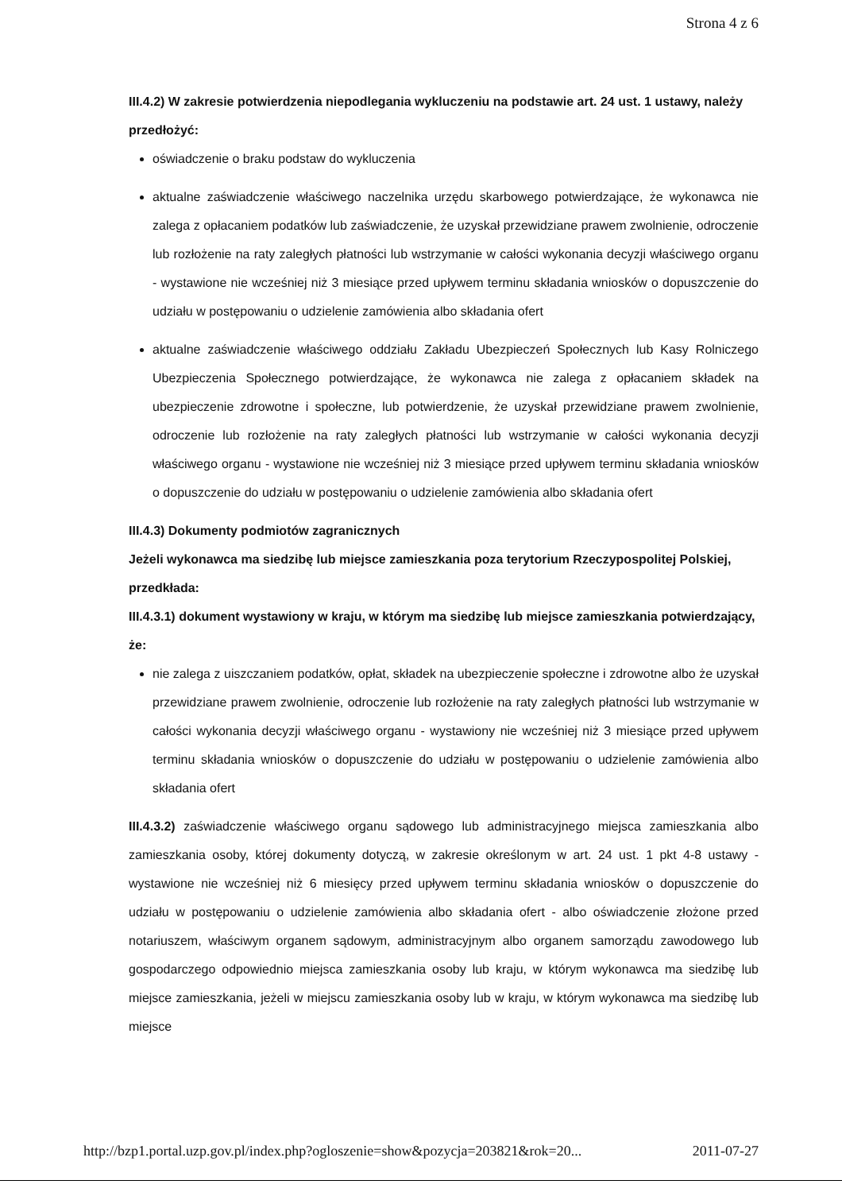Strona 4 z 6
III.4.2) W zakresie potwierdzenia niepodlegania wykluczeniu na podstawie art. 24 ust. 1 ustawy, należy przedłożyć:
oświadczenie o braku podstaw do wykluczenia
aktualne zaświadczenie właściwego naczelnika urzędu skarbowego potwierdzające, że wykonawca nie zalega z opłacaniem podatków lub zaświadczenie, że uzyskał przewidziane prawem zwolnienie, odroczenie lub rozłożenie na raty zaległych płatności lub wstrzymanie w całości wykonania decyzji właściwego organu - wystawione nie wcześniej niż 3 miesiące przed upływem terminu składania wniosków o dopuszczenie do udziału w postępowaniu o udzielenie zamówienia albo składania ofert
aktualne zaświadczenie właściwego oddziału Zakładu Ubezpieczeń Społecznych lub Kasy Rolniczego Ubezpieczenia Społecznego potwierdzające, że wykonawca nie zalega z opłacaniem składek na ubezpieczenie zdrowotne i społeczne, lub potwierdzenie, że uzyskał przewidziane prawem zwolnienie, odroczenie lub rozłożenie na raty zaległych płatności lub wstrzymanie w całości wykonania decyzji właściwego organu - wystawione nie wcześniej niż 3 miesiące przed upływem terminu składania wniosków o dopuszczenie do udziału w postępowaniu o udzielenie zamówienia albo składania ofert
III.4.3) Dokumenty podmiotów zagranicznych
Jeżeli wykonawca ma siedzibę lub miejsce zamieszkania poza terytorium Rzeczypospolitej Polskiej, przedkłada:
III.4.3.1) dokument wystawiony w kraju, w którym ma siedzibę lub miejsce zamieszkania potwierdzający, że:
nie zalega z uiszczaniem podatków, opłat, składek na ubezpieczenie społeczne i zdrowotne albo że uzyskał przewidziane prawem zwolnienie, odroczenie lub rozłożenie na raty zaległych płatności lub wstrzymanie w całości wykonania decyzji właściwego organu - wystawiony nie wcześniej niż 3 miesiące przed upływem terminu składania wniosków o dopuszczenie do udziału w postępowaniu o udzielenie zamówienia albo składania ofert
III.4.3.2) zaświadczenie właściwego organu sądowego lub administracyjnego miejsca zamieszkania albo zamieszkania osoby, której dokumenty dotyczą, w zakresie określonym w art. 24 ust. 1 pkt 4-8 ustawy - wystawione nie wcześniej niż 6 miesięcy przed upływem terminu składania wniosków o dopuszczenie do udziału w postępowaniu o udzielenie zamówienia albo składania ofert - albo oświadczenie złożone przed notariuszem, właściwym organem sądowym, administracyjnym albo organem samorządu zawodowego lub gospodarczego odpowiednio miejsca zamieszkania osoby lub kraju, w którym wykonawca ma siedzibę lub miejsce zamieszkania, jeżeli w miejscu zamieszkania osoby lub w kraju, w którym wykonawca ma siedzibę lub miejsce
http://bzp1.portal.uzp.gov.pl/index.php?ogloszenie=show&pozycja=203821&rok=20... 2011-07-27